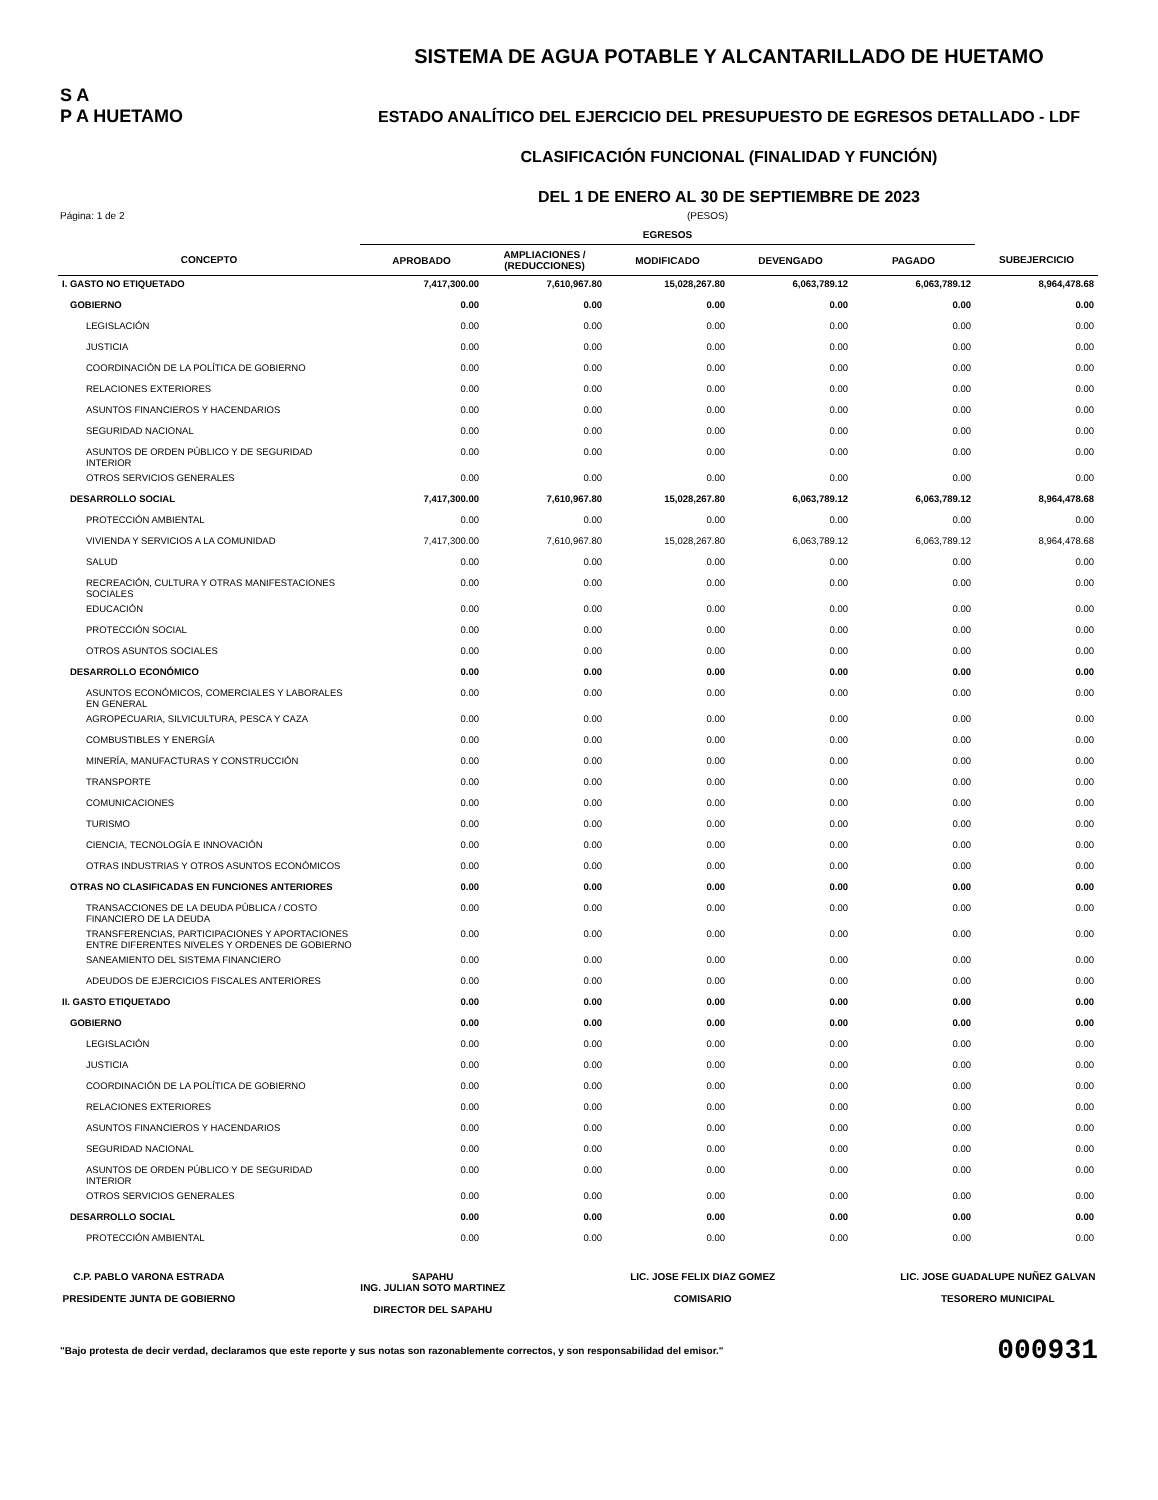S A
P A HUETAMO
SISTEMA DE AGUA POTABLE Y ALCANTARILLADO DE HUETAMO
ESTADO ANALÍTICO DEL EJERCICIO DEL PRESUPUESTO DE EGRESOS DETALLADO - LDF
CLASIFICACIÓN FUNCIONAL (FINALIDAD Y FUNCIÓN)
DEL 1 DE ENERO AL 30 DE SEPTIEMBRE DE 2023
Página: 1 de 2 (PESOS)
| | EGRESOS | | | | | |
| --- | --- | --- | --- | --- | --- | --- |
| CONCEPTO | APROBADO | AMPLIACIONES / (REDUCCIONES) | MODIFICADO | DEVENGADO | PAGADO | SUBEJERCICIO |
| I. GASTO NO ETIQUETADO | 7,417,300.00 | 7,610,967.80 | 15,028,267.80 | 6,063,789.12 | 6,063,789.12 | 8,964,478.68 |
| GOBIERNO | 0.00 | 0.00 | 0.00 | 0.00 | 0.00 | 0.00 |
| LEGISLACIÓN | 0.00 | 0.00 | 0.00 | 0.00 | 0.00 | 0.00 |
| JUSTICIA | 0.00 | 0.00 | 0.00 | 0.00 | 0.00 | 0.00 |
| COORDINACIÓN DE LA POLÍTICA DE GOBIERNO | 0.00 | 0.00 | 0.00 | 0.00 | 0.00 | 0.00 |
| RELACIONES EXTERIORES | 0.00 | 0.00 | 0.00 | 0.00 | 0.00 | 0.00 |
| ASUNTOS FINANCIEROS Y HACENDARIOS | 0.00 | 0.00 | 0.00 | 0.00 | 0.00 | 0.00 |
| SEGURIDAD NACIONAL | 0.00 | 0.00 | 0.00 | 0.00 | 0.00 | 0.00 |
| ASUNTOS DE ORDEN PÚBLICO Y DE SEGURIDAD INTERIOR | 0.00 | 0.00 | 0.00 | 0.00 | 0.00 | 0.00 |
| OTROS SERVICIOS GENERALES | 0.00 | 0.00 | 0.00 | 0.00 | 0.00 | 0.00 |
| DESARROLLO SOCIAL | 7,417,300.00 | 7,610,967.80 | 15,028,267.80 | 6,063,789.12 | 6,063,789.12 | 8,964,478.68 |
| PROTECCIÓN AMBIENTAL | 0.00 | 0.00 | 0.00 | 0.00 | 0.00 | 0.00 |
| VIVIENDA Y SERVICIOS A LA COMUNIDAD | 7,417,300.00 | 7,610,967.80 | 15,028,267.80 | 6,063,789.12 | 6,063,789.12 | 8,964,478.68 |
| SALUD | 0.00 | 0.00 | 0.00 | 0.00 | 0.00 | 0.00 |
| RECREACIÓN, CULTURA Y OTRAS MANIFESTACIONES SOCIALES | 0.00 | 0.00 | 0.00 | 0.00 | 0.00 | 0.00 |
| EDUCACIÓN | 0.00 | 0.00 | 0.00 | 0.00 | 0.00 | 0.00 |
| PROTECCIÓN SOCIAL | 0.00 | 0.00 | 0.00 | 0.00 | 0.00 | 0.00 |
| OTROS ASUNTOS SOCIALES | 0.00 | 0.00 | 0.00 | 0.00 | 0.00 | 0.00 |
| DESARROLLO ECONÓMICO | 0.00 | 0.00 | 0.00 | 0.00 | 0.00 | 0.00 |
| ASUNTOS ECONÓMICOS, COMERCIALES Y LABORALES EN GENERAL | 0.00 | 0.00 | 0.00 | 0.00 | 0.00 | 0.00 |
| AGROPECUARIA, SILVICULTURA, PESCA Y CAZA | 0.00 | 0.00 | 0.00 | 0.00 | 0.00 | 0.00 |
| COMBUSTIBLES Y ENERGÍA | 0.00 | 0.00 | 0.00 | 0.00 | 0.00 | 0.00 |
| MINERÍA, MANUFACTURAS Y CONSTRUCCIÓN | 0.00 | 0.00 | 0.00 | 0.00 | 0.00 | 0.00 |
| TRANSPORTE | 0.00 | 0.00 | 0.00 | 0.00 | 0.00 | 0.00 |
| COMUNICACIONES | 0.00 | 0.00 | 0.00 | 0.00 | 0.00 | 0.00 |
| TURISMO | 0.00 | 0.00 | 0.00 | 0.00 | 0.00 | 0.00 |
| CIENCIA, TECNOLOGÍA E INNOVACIÓN | 0.00 | 0.00 | 0.00 | 0.00 | 0.00 | 0.00 |
| OTRAS INDUSTRIAS Y OTROS ASUNTOS ECONÓMICOS | 0.00 | 0.00 | 0.00 | 0.00 | 0.00 | 0.00 |
| OTRAS NO CLASIFICADAS EN FUNCIONES ANTERIORES | 0.00 | 0.00 | 0.00 | 0.00 | 0.00 | 0.00 |
| TRANSACCIONES DE LA DEUDA PÚBLICA / COSTO FINANCIERO DE LA DEUDA | 0.00 | 0.00 | 0.00 | 0.00 | 0.00 | 0.00 |
| TRANSFERENCIAS, PARTICIPACIONES Y APORTACIONES ENTRE DIFERENTES NIVELES Y ORDENES DE GOBIERNO | 0.00 | 0.00 | 0.00 | 0.00 | 0.00 | 0.00 |
| SANEAMIENTO DEL SISTEMA FINANCIERO | 0.00 | 0.00 | 0.00 | 0.00 | 0.00 | 0.00 |
| ADEUDOS DE EJERCICIOS FISCALES ANTERIORES | 0.00 | 0.00 | 0.00 | 0.00 | 0.00 | 0.00 |
| II. GASTO ETIQUETADO | 0.00 | 0.00 | 0.00 | 0.00 | 0.00 | 0.00 |
| GOBIERNO | 0.00 | 0.00 | 0.00 | 0.00 | 0.00 | 0.00 |
| LEGISLACIÓN | 0.00 | 0.00 | 0.00 | 0.00 | 0.00 | 0.00 |
| JUSTICIA | 0.00 | 0.00 | 0.00 | 0.00 | 0.00 | 0.00 |
| COORDINACIÓN DE LA POLÍTICA DE GOBIERNO | 0.00 | 0.00 | 0.00 | 0.00 | 0.00 | 0.00 |
| RELACIONES EXTERIORES | 0.00 | 0.00 | 0.00 | 0.00 | 0.00 | 0.00 |
| ASUNTOS FINANCIEROS Y HACENDARIOS | 0.00 | 0.00 | 0.00 | 0.00 | 0.00 | 0.00 |
| SEGURIDAD NACIONAL | 0.00 | 0.00 | 0.00 | 0.00 | 0.00 | 0.00 |
| ASUNTOS DE ORDEN PÚBLICO Y DE SEGURIDAD INTERIOR | 0.00 | 0.00 | 0.00 | 0.00 | 0.00 | 0.00 |
| OTROS SERVICIOS GENERALES | 0.00 | 0.00 | 0.00 | 0.00 | 0.00 | 0.00 |
| DESARROLLO SOCIAL | 0.00 | 0.00 | 0.00 | 0.00 | 0.00 | 0.00 |
| PROTECCIÓN AMBIENTAL | 0.00 | 0.00 | 0.00 | 0.00 | 0.00 | 0.00 |
C.P. PABLO VARONA ESTRADA
PRESIDENTE JUNTA DE GOBIERNO
SAPAHU
ING. JULIAN SOTO MARTINEZ
DIRECTOR DEL SAPAHU
LIC. JOSE FELIX DIAZ GOMEZ
COMISARIO
LIC. JOSE GUADALUPE NUÑEZ GALVAN
TESORERO MUNICIPAL
"Bajo protesta de decir verdad, declaramos que este reporte y sus notas son razonablemente correctos, y son responsabilidad del emisor." 000931